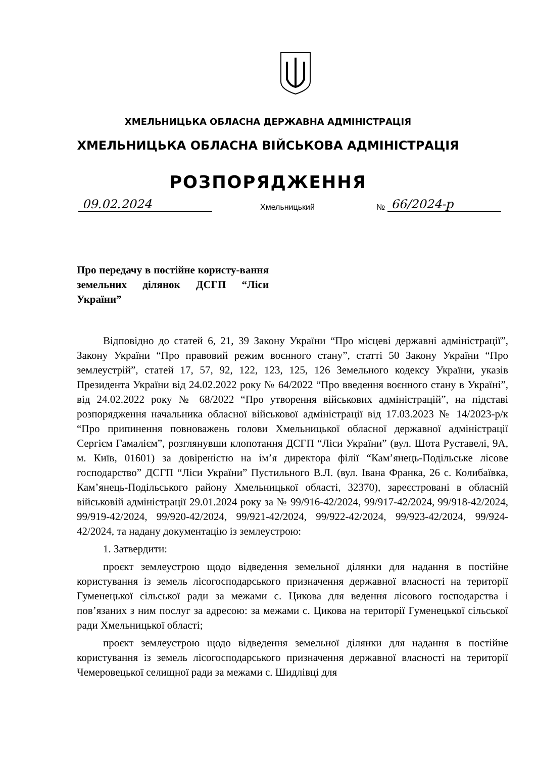ХМЕЛЬНИЦЬКА ОБЛАСНА ДЕРЖАВНА АДМІНІСТРАЦІЯ
ХМЕЛЬНИЦЬКА ОБЛАСНА ВІЙСЬКОВА АДМІНІСТРАЦІЯ
РОЗПОРЯДЖЕННЯ
09.02.2024 Хмельницький № 66/2024-р
Про передачу в постійне користу-вання земельних ділянок ДСГП “Ліси України”
Відповідно до статей 6, 21, 39 Закону України “Про місцеві державні адміністрації”, Закону України “Про правовий режим воєнного стану”, статті 50 Закону України “Про землеустрій”, статей 17, 57, 92, 122, 123, 125, 126 Земельного кодексу України, указів Президента України від 24.02.2022 року № 64/2022 “Про введення воєнного стану в Україні”, від 24.02.2022 року № 68/2022 “Про утворення військових адміністрацій”, на підставі розпорядження начальника обласної військової адміністрації від 17.03.2023 № 14/2023-р/к “Про припинення повноважень голови Хмельницької обласної державної адміністрації Сергієм Гамалієм”, розглянувши клопотання ДСГП “Ліси України” (вул. Шота Руставелі, 9А, м. Київ, 01601) за довіреністю на ім’я директора філії “Кам’янець-Подільське лісове господарство” ДСГП “Ліси України” Пустильного В.Л. (вул. Івана Франка, 26 с. Колибаївка, Кам’янець-Подільського району Хмельницької області, 32370), зареєстровані в обласній військовій адміністрації 29.01.2024 року за № 99/916-42/2024, 99/917-42/2024, 99/918-42/2024, 99/919-42/2024, 99/920-42/2024, 99/921-42/2024, 99/922-42/2024, 99/923-42/2024, 99/924-42/2024, та надану документацію із землеустрою:
1. Затвердити:
проєкт землеустрою щодо відведення земельної ділянки для надання в постійне користування із земель лісогосподарського призначення державної власності на території Гуменецької сільської ради за межами с. Цикова для ведення лісового господарства і пов’язаних з ним послуг за адресою: за межами с. Цикова на території Гуменецької сільської ради Хмельницької області;
проєкт землеустрою щодо відведення земельної ділянки для надання в постійне користування із земель лісогосподарського призначення державної власності на території Чемеровецької селищної ради за межами с. Шидлівці для